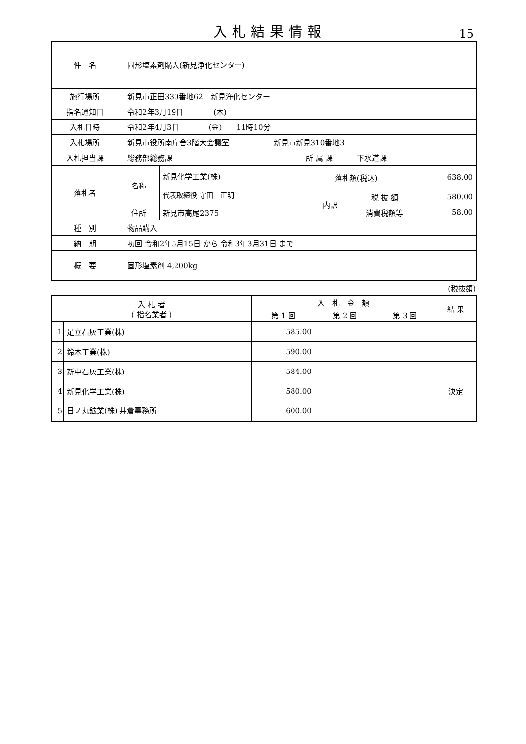入札結果情報
15
| 件 名 | 固形塩素剤購入(新見浄化センター) | | | | | |
| 施行場所 | 新見市正田330番地62 新見浄化センター | | | | | |
| 指名通知日 | 令和2年3月19日 (木) | | | | | |
| 入札日時 | 令和2年4月3日 (金) 11時10分 | | | | | |
| 入札場所 | 新見市役所南庁舎3階大会議室 新見市新見310番地3 | | | | | |
| 入札担当課 | 総務部総務課 | | 所 属 課 | | 下水道課 | |
| 落札者 | 名称 | 新見化学工業(株) 代表取締役 守田 正明 | 落札額(税込) | | | 638.00 |
| | | | | 内訳 | 税 抜 額 | 580.00 |
| | 住所 | 新見市高尾2375 | | | 消費税額等 | 58.00 |
| 種 別 | 物品購入 | | | | | |
| 納 期 | 初回 令和2年5月15日 から 令和3年3月31日 まで | | | | | |
| 概 要 | 固形塩素剤 4,200kg | | | | | |
(税抜額)
| 入 札 者 ( 指名業者 ) | | 入 札 金 額 | | | 結 果 |
| --- | --- | --- | --- | --- | --- |
| | | 第 1 回 | 第 2 回 | 第 3 回 | |
| 1 | 足立石灰工業(株) | 585.00 | | | |
| 2 | 鈴木工業(株) | 590.00 | | | |
| 3 | 新中石灰工業(株) | 584.00 | | | |
| 4 | 新見化学工業(株) | 580.00 | | | 決定 |
| 5 | 日ノ丸鉱業(株) 井倉事務所 | 600.00 | | | |